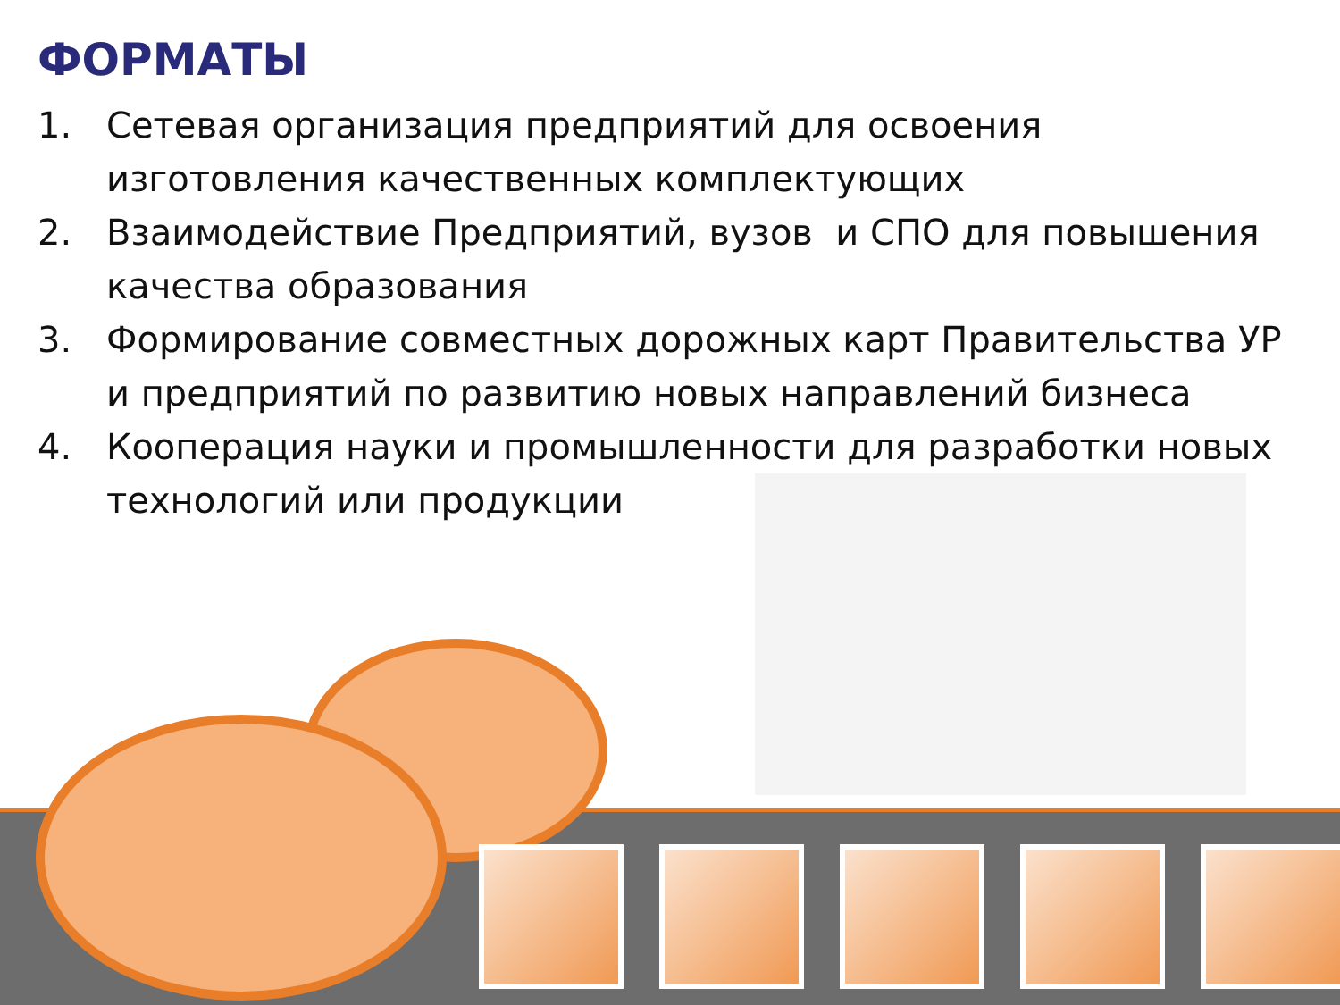ФОРМАТЫ
1. Сетевая организация предприятий для освоения изготовления качественных комплектующих
2. Взаимодействие Предприятий, вузов и СПО для повышения качества образования
3. Формирование совместных дорожных карт Правительства УР и предприятий по развитию новых направлений бизнеса
4. Кооперация науки и промышленности для разработки новых технологий или продукции